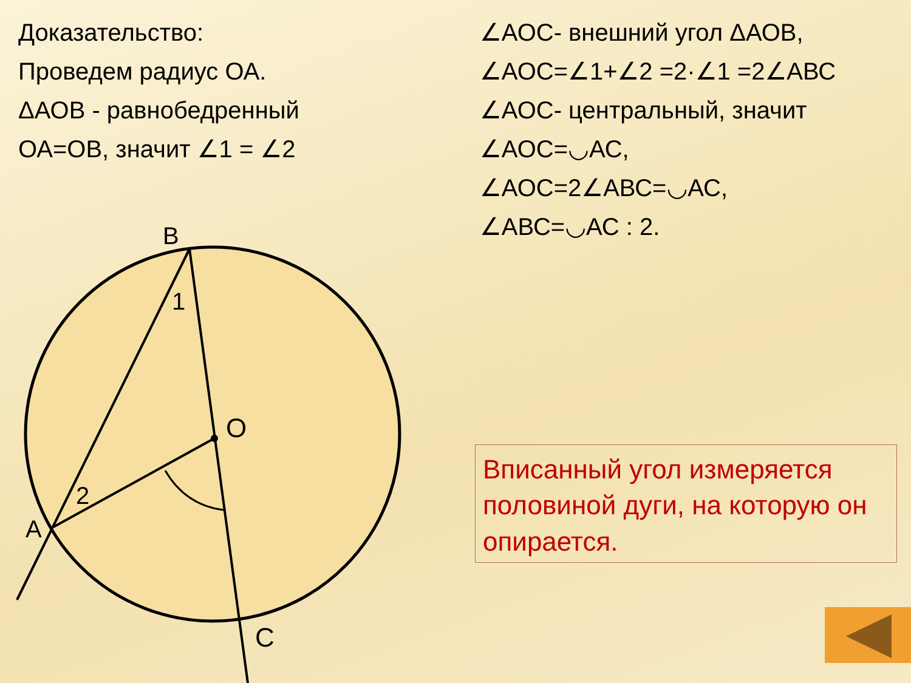B
1
O
2
A
C
Доказательство:
Проведем радиус ОА.
ΔАОВ - равнобедренный
ОА=ОВ, значит ∠1 = ∠2
∠АОС- внешний угол ΔАОВ,
∠АОС=∠1+∠2 =2·∠1 =2∠АВС
∠АОС- центральный, значит
∠АОС=◡АС,
∠АОС=2∠АВС=◡АС,
∠АВС=◡АС : 2.
Вписанный угол измеряется половиной дуги, на которую он опирается.